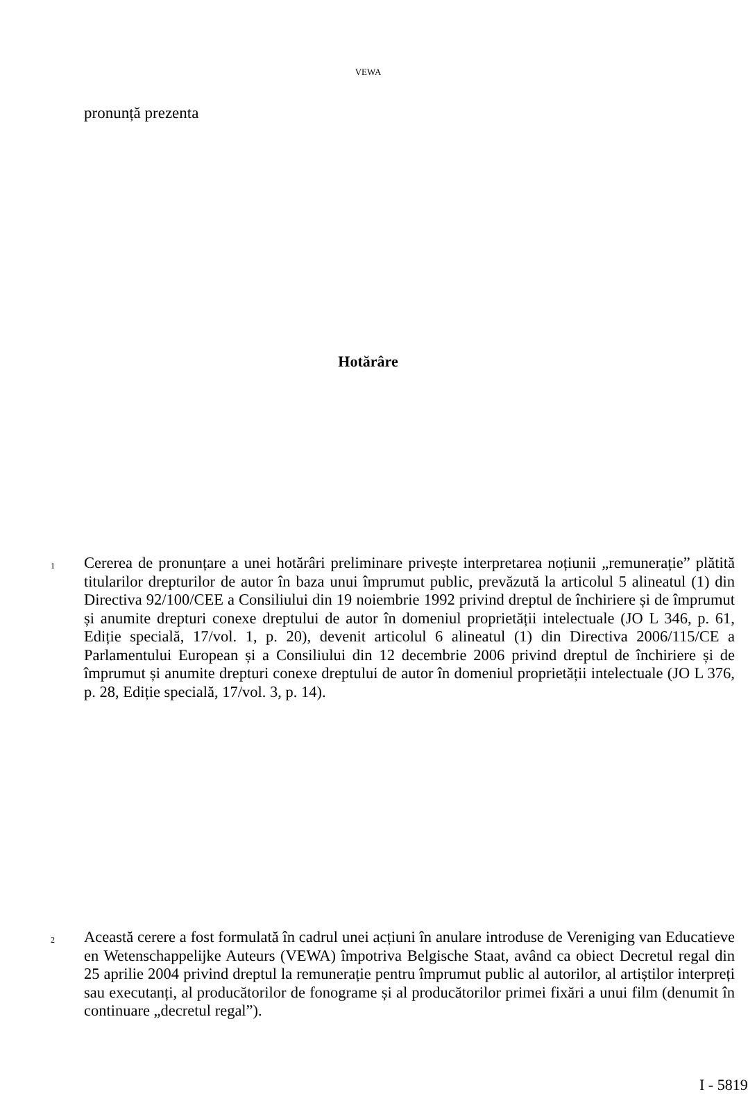VEWA
pronunță prezenta
Hotărâre
1 Cererea de pronunțare a unei hotărâri preliminare privește interpretarea noțiunii „remunerație” plătită titularilor drepturilor de autor în baza unui împrumut public, prevăzută la articolul 5 alineatul (1) din Directiva 92/100/CEE a Consiliului din 19 noiembrie 1992 privind dreptul de închiriere și de împrumut și anumite drepturi conexe dreptului de autor în domeniul proprietății intelectuale (JO L 346, p. 61, Ediție specială, 17/vol. 1, p. 20), devenit articolul 6 alineatul (1) din Directiva 2006/115/CE a Parlamentului European și a Consiliului din 12 decembrie 2006 privind dreptul de închiriere și de împrumut și anumite drepturi conexe dreptului de autor în domeniul proprietății intelectuale (JO L 376, p. 28, Ediție specială, 17/vol. 3, p. 14).
2 Această cerere a fost formulată în cadrul unei acțiuni în anulare introduse de Vereniging van Educatieve en Wetenschappelijke Auteurs (VEWA) împotriva Belgische Staat, având ca obiect Decretul regal din 25 aprilie 2004 privind dreptul la remunerație pentru împrumut public al autorilor, al artiștilor interpreți sau executanți, al producătorilor de fonograme și al producătorilor primei fixări a unui film (denumit în continuare „decretul regal”).
I - 5819